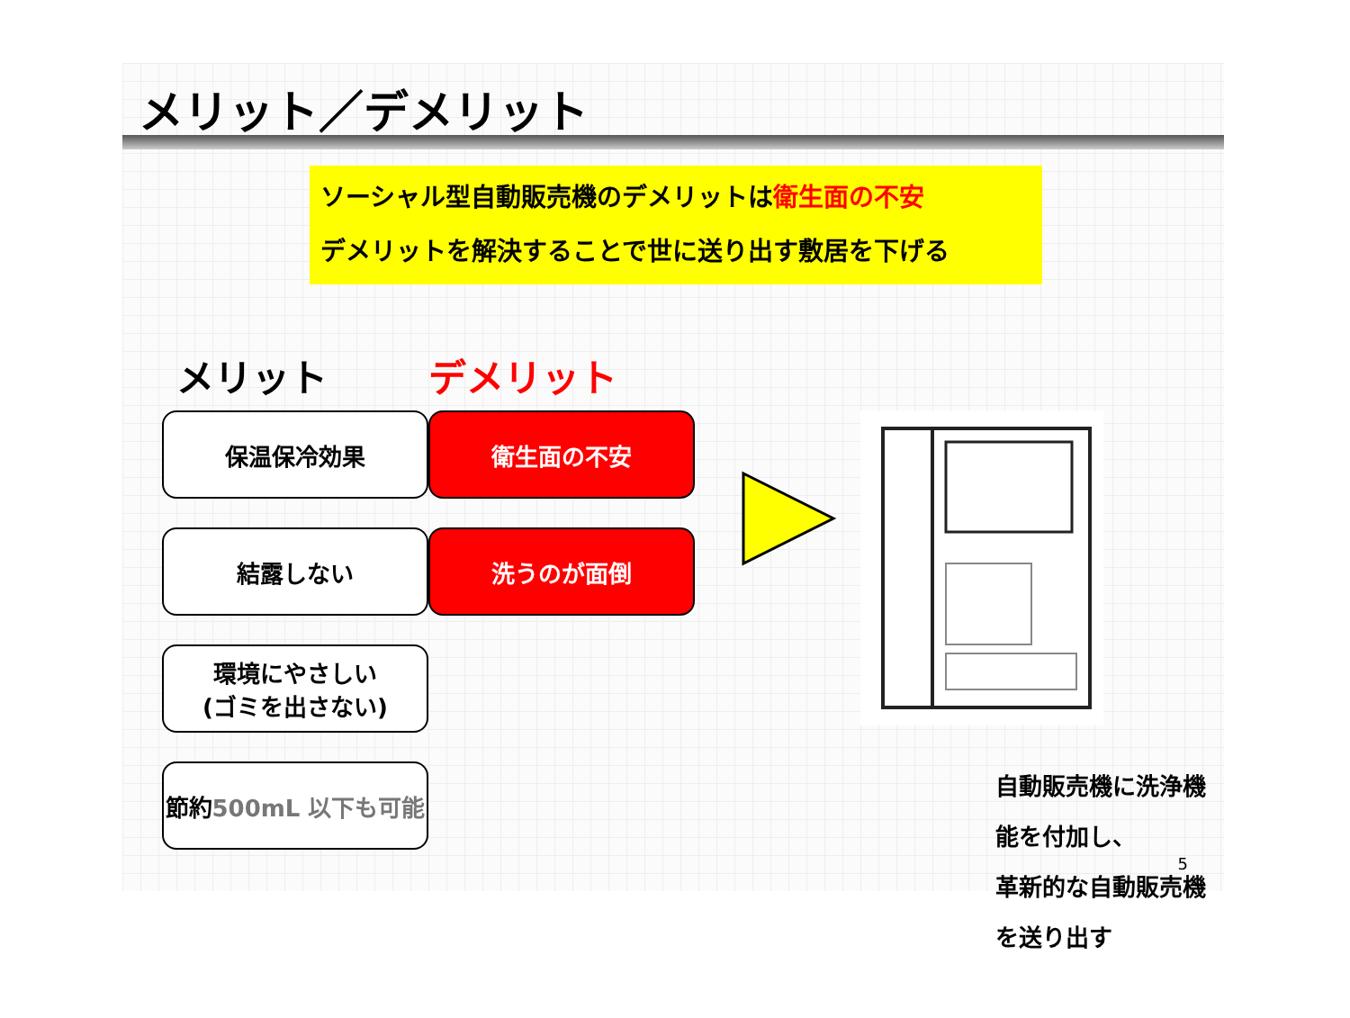メリット／デメリット
ソーシャル型自動販売機のデメリットは衛生面の不安
デメリットを解決することで世に送り出す敷居を下げる
メリット
保温保冷効果
結露しない
環境にやさしい
(ゴミを出さない)
節約
500mL 以下も可能
デメリット
衛生面の不安
洗うのが面倒
自動販売機に洗浄機能を付加し、
革新的な自動販売機を送り出す
5